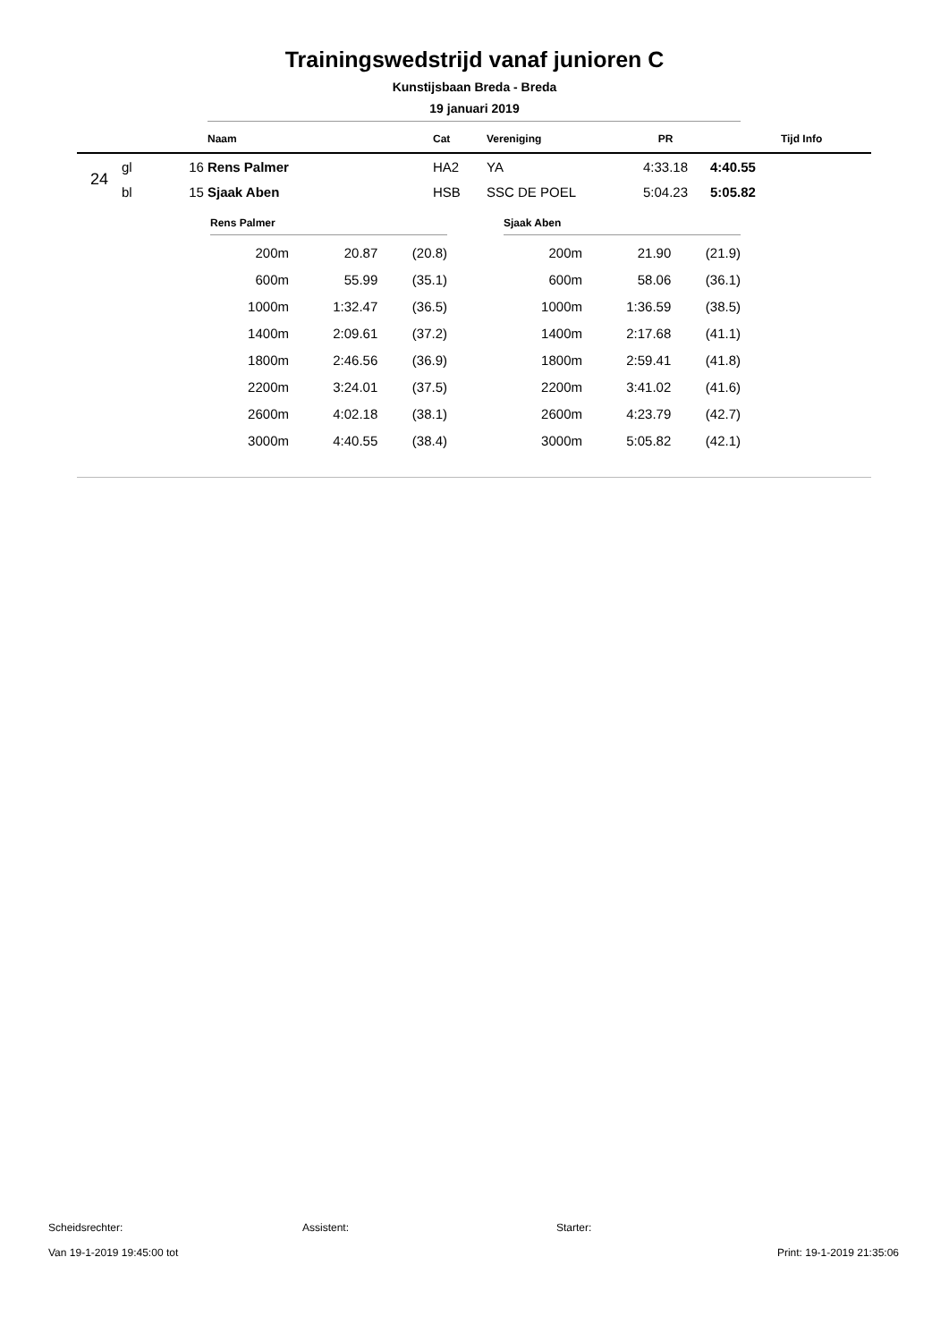Trainingswedstrijd vanaf junioren C
Kunstijsbaan Breda - Breda
19 januari 2019
| | | | Naam | Cat | Vereniging | PR | Tijd | Info |
| --- | --- | --- | --- | --- | --- | --- | --- | --- |
| 24 | gl | 16 | Rens Palmer | HA2 | YA | 4:33.18 | 4:40.55 | |
| | bl | 15 | Sjaak Aben | HSB | SSC DE POEL | 5:04.23 | 5:05.82 | |
Rens Palmer
| 200m | 20.87 | (20.8) |
| 600m | 55.99 | (35.1) |
| 1000m | 1:32.47 | (36.5) |
| 1400m | 2:09.61 | (37.2) |
| 1800m | 2:46.56 | (36.9) |
| 2200m | 3:24.01 | (37.5) |
| 2600m | 4:02.18 | (38.1) |
| 3000m | 4:40.55 | (38.4) |
Sjaak Aben
| 200m | 21.90 | (21.9) |
| 600m | 58.06 | (36.1) |
| 1000m | 1:36.59 | (38.5) |
| 1400m | 2:17.68 | (41.1) |
| 1800m | 2:59.41 | (41.8) |
| 2200m | 3:41.02 | (41.6) |
| 2600m | 4:23.79 | (42.7) |
| 3000m | 5:05.82 | (42.1) |
Scheidsrechter: Assistent: Starter:
Van 19-1-2019 19:45:00 tot Print: 19-1-2019 21:35:06